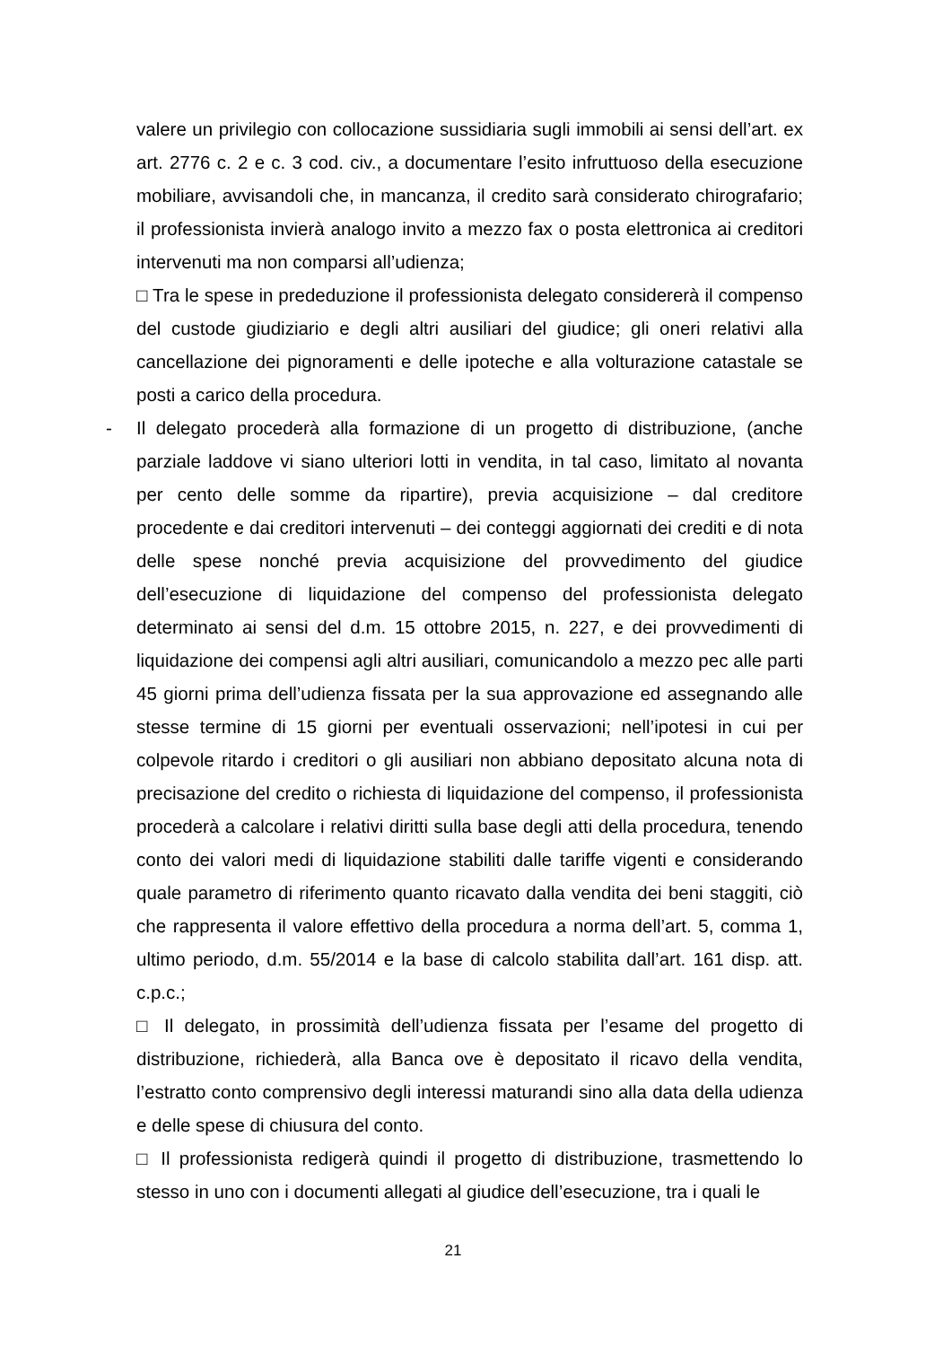valere un privilegio con collocazione sussidiaria sugli immobili ai sensi dell’art. ex art. 2776 c. 2 e c. 3 cod. civ., a documentare l’esito infruttuoso della esecuzione mobiliare, avvisandoli che, in mancanza, il credito sarà considerato chirografario; il professionista invierà analogo invito a mezzo fax o posta elettronica ai creditori intervenuti ma non comparsi all’udienza;
□ Tra le spese in prededuzione il professionista delegato considererà il compenso del custode giudiziario e degli altri ausiliari del giudice; gli oneri relativi alla cancellazione dei pignoramenti e delle ipoteche e alla volturazione catastale se posti a carico della procedura.
- Il delegato procederà alla formazione di un progetto di distribuzione, (anche parziale laddove vi siano ulteriori lotti in vendita, in tal caso, limitato al novanta per cento delle somme da ripartire), previa acquisizione – dal creditore procedente e dai creditori intervenuti – dei conteggi aggiornati dei crediti e di nota delle spese nonché previa acquisizione del provvedimento del giudice dell’esecuzione di liquidazione del compenso del professionista delegato determinato ai sensi del d.m. 15 ottobre 2015, n. 227, e dei provvedimenti di liquidazione dei compensi agli altri ausiliari, comunicandolo a mezzo pec alle parti 45 giorni prima dell’udienza fissata per la sua approvazione ed assegnando alle stesse termine di 15 giorni per eventuali osservazioni; nell’ipotesi in cui per colpevole ritardo i creditori o gli ausiliari non abbiano depositato alcuna nota di precisazione del credito o richiesta di liquidazione del compenso, il professionista procederà a calcolare i relativi diritti sulla base degli atti della procedura, tenendo conto dei valori medi di liquidazione stabiliti dalle tariffe vigenti e considerando quale parametro di riferimento quanto ricavato dalla vendita dei beni staggiti, ciò che rappresenta il valore effettivo della procedura a norma dell’art. 5, comma 1, ultimo periodo, d.m. 55/2014 e la base di calcolo stabilita dall’art. 161 disp. att. c.p.c.;
□ Il delegato, in prossimità dell’udienza fissata per l’esame del progetto di distribuzione, richiederà, alla Banca ove è depositato il ricavo della vendita, l’estratto conto comprensivo degli interessi maturandi sino alla data della udienza e delle spese di chiusura del conto.
□ Il professionista redigerà quindi il progetto di distribuzione, trasmettendo lo stesso in uno con i documenti allegati al giudice dell’esecuzione, tra i quali le
21